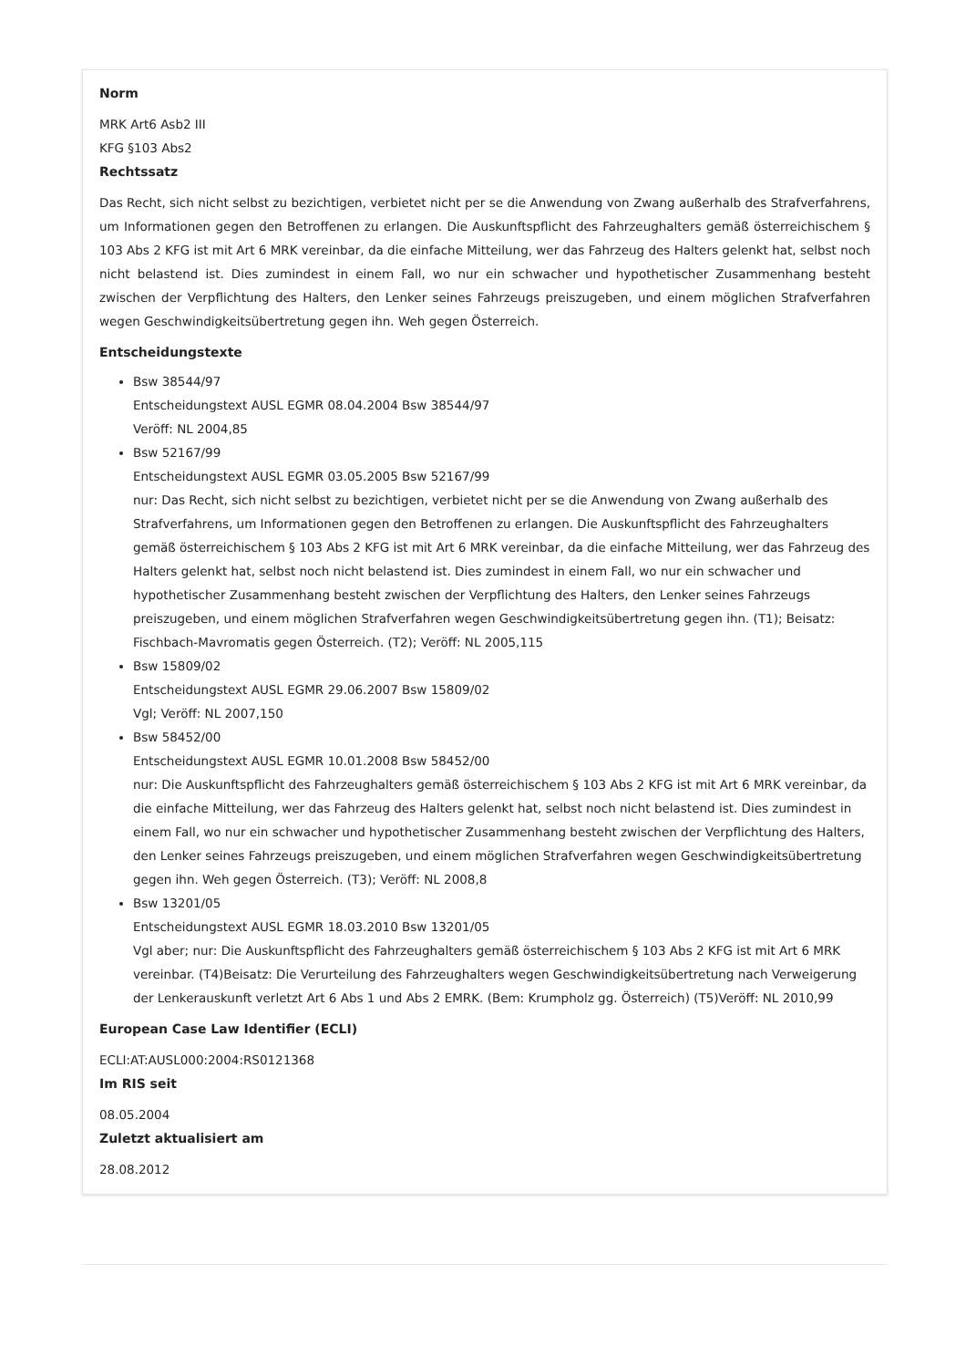Norm
MRK Art6 Asb2 III
KFG §103 Abs2
Rechtssatz
Das Recht, sich nicht selbst zu bezichtigen, verbietet nicht per se die Anwendung von Zwang außerhalb des Strafverfahrens, um Informationen gegen den Betroffenen zu erlangen. Die Auskunftspflicht des Fahrzeughalters gemäß österreichischem § 103 Abs 2 KFG ist mit Art 6 MRK vereinbar, da die einfache Mitteilung, wer das Fahrzeug des Halters gelenkt hat, selbst noch nicht belastend ist. Dies zumindest in einem Fall, wo nur ein schwacher und hypothetischer Zusammenhang besteht zwischen der Verpflichtung des Halters, den Lenker seines Fahrzeugs preiszugeben, und einem möglichen Strafverfahren wegen Geschwindigkeitsübertretung gegen ihn. Weh gegen Österreich.
Entscheidungstexte
Bsw 38544/97
Entscheidungstext AUSL EGMR 08.04.2004 Bsw 38544/97
Veröff: NL 2004,85
Bsw 52167/99
Entscheidungstext AUSL EGMR 03.05.2005 Bsw 52167/99
nur: Das Recht, sich nicht selbst zu bezichtigen, verbietet nicht per se die Anwendung von Zwang außerhalb des Strafverfahrens, um Informationen gegen den Betroffenen zu erlangen. Die Auskunftspflicht des Fahrzeughalters gemäß österreichischem § 103 Abs 2 KFG ist mit Art 6 MRK vereinbar, da die einfache Mitteilung, wer das Fahrzeug des Halters gelenkt hat, selbst noch nicht belastend ist. Dies zumindest in einem Fall, wo nur ein schwacher und hypothetischer Zusammenhang besteht zwischen der Verpflichtung des Halters, den Lenker seines Fahrzeugs preiszugeben, und einem möglichen Strafverfahren wegen Geschwindigkeitsübertretung gegen ihn. (T1); Beisatz: Fischbach-Mavromatis gegen Österreich. (T2); Veröff: NL 2005,115
Bsw 15809/02
Entscheidungstext AUSL EGMR 29.06.2007 Bsw 15809/02
Vgl; Veröff: NL 2007,150
Bsw 58452/00
Entscheidungstext AUSL EGMR 10.01.2008 Bsw 58452/00
nur: Die Auskunftspflicht des Fahrzeughalters gemäß österreichischem § 103 Abs 2 KFG ist mit Art 6 MRK vereinbar, da die einfache Mitteilung, wer das Fahrzeug des Halters gelenkt hat, selbst noch nicht belastend ist. Dies zumindest in einem Fall, wo nur ein schwacher und hypothetischer Zusammenhang besteht zwischen der Verpflichtung des Halters, den Lenker seines Fahrzeugs preiszugeben, und einem möglichen Strafverfahren wegen Geschwindigkeitsübertretung gegen ihn. Weh gegen Österreich. (T3); Veröff: NL 2008,8
Bsw 13201/05
Entscheidungstext AUSL EGMR 18.03.2010 Bsw 13201/05
Vgl aber; nur: Die Auskunftspflicht des Fahrzeughalters gemäß österreichischem § 103 Abs 2 KFG ist mit Art 6 MRK vereinbar. (T4)Beisatz: Die Verurteilung des Fahrzeughalters wegen Geschwindigkeitsübertretung nach Verweigerung der Lenkerauskunft verletzt Art 6 Abs 1 und Abs 2 EMRK. (Bem: Krumpholz gg. Österreich) (T5)Veröff: NL 2010,99
European Case Law Identifier (ECLI)
ECLI:AT:AUSL000:2004:RS0121368
Im RIS seit
08.05.2004
Zuletzt aktualisiert am
28.08.2012